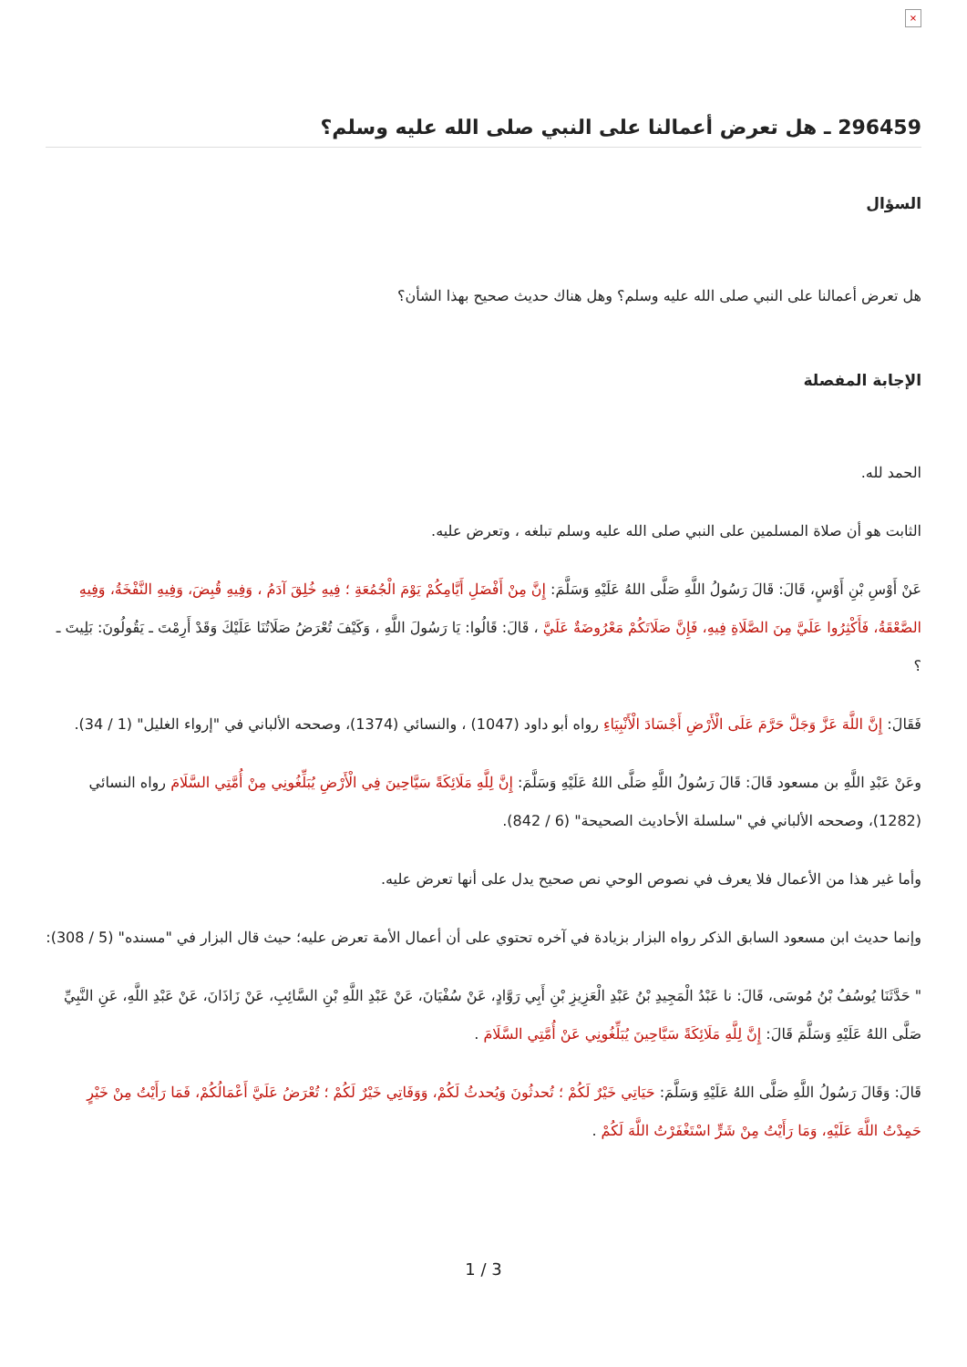×
296459 ـ هل تعرض أعمالنا على النبي صلى الله عليه وسلم؟
السؤال
هل تعرض أعمالنا على النبي صلى الله عليه وسلم؟ وهل هناك حديث صحيح بهذا الشأن؟
الإجابة المفصلة
الحمد لله.
الثابت هو أن صلاة المسلمين على النبي صلى الله عليه وسلم تبلغه ، وتعرض عليه.
عَنْ أَوْسِ بْنِ أَوْسٍ، قَالَ: قَالَ رَسُولُ اللَّهِ صَلَّى اللهُ عَلَيْهِ وَسَلَّمَ: إِنَّ مِنْ أَفْضَلِ أَيَّامِكُمْ يَوْمَ الْجُمُعَةِ ؛ فِيهِ خُلِقَ آدَمُ ، وَفِيهِ قُبِضَ، وَفِيهِ النَّفْخَةُ، وَفِيهِ الصَّعْقَةُ، فَأَكْثِرُوا عَلَيَّ مِنَ الصَّلَاةِ فِيهِ، فَإِنَّ صَلَاتَكُمْ مَعْرُوضَةٌ عَلَيَّ ، قَالَ: قَالُوا: يَا رَسُولَ اللَّهِ ، وَكَيْفَ تُعْرَضُ صَلَاتُنَا عَلَيْكَ وَقَدْ أَرِمْتَ ـ يَقُولُونَ: بَلِيتَ ـ ؟
فَقَالَ: إِنَّ اللَّهَ عَزَّ وَجَلَّ حَرَّمَ عَلَى الْأَرْضِ أَجْسَادَ الْأَنْبِيَاءِ رواه أبو داود (1047) ، والنسائي (1374)، وصححه الألباني في "إرواء الغليل" (1 / 34).
وعَنْ عَبْدِ اللَّهِ بن مسعود قَالَ: قَالَ رَسُولُ اللَّهِ صَلَّى اللهُ عَلَيْهِ وَسَلَّمَ: إِنَّ لِلَّهِ مَلَائِكَةً سَيَّاحِينَ فِي الْأَرْضِ يُبَلِّغُونِي مِنْ أُمَّتِي السَّلَامَ رواه النسائي (1282)، وصححه الألباني في "سلسلة الأحاديث الصحيحة" (6 / 842).
وأما غير هذا من الأعمال فلا يعرف في نصوص الوحي نص صحيح يدل على أنها تعرض عليه.
وإنما حديث ابن مسعود السابق الذكر رواه البزار بزيادة في آخره تحتوي على أن أعمال الأمة تعرض عليه؛ حيث قال البزار في "مسنده" (5 / 308):
" حَدَّثَنَا يُوسُفُ بْنُ مُوسَى، قَالَ: نا عَبْدُ الْمَجِيدِ بْنُ عَبْدِ الْعَزِيزِ بْنِ أَبِي رَوَّادٍ، عَنْ سُفْيَانَ، عَنْ عَبْدِ اللَّهِ بْنِ السَّائِبِ، عَنْ زَاذَانَ، عَنْ عَبْدِ اللَّهِ، عَنِ النَّبِيِّ صَلَّى اللهُ عَلَيْهِ وَسَلَّمَ قَالَ: إِنَّ لِلَّهِ مَلَائِكَةً سَيَّاحِينَ يُبَلِّغُونِي عَنْ أُمَّتِي السَّلَامَ .
قَالَ: وَقَالَ رَسُولُ اللَّهِ صَلَّى اللهُ عَلَيْهِ وَسَلَّمَ: حَيَاتِي خَيْرٌ لَكُمْ ؛ تُحدثُونَ وَيُحدثُ لَكُمْ، وَوَفَاتِي خَيْرٌ لَكُمْ ؛ تُعْرَضُ عَلَيَّ أَعْمَالُكُمْ، فَمَا رَأَيْتُ مِنْ خَيْرٍ حَمِدْتُ اللَّهَ عَلَيْهِ، وَمَا رَأَيْتُ مِنْ شَرٍّ اسْتَغْفَرْتُ اللَّهَ لَكُمْ .
1 / 3